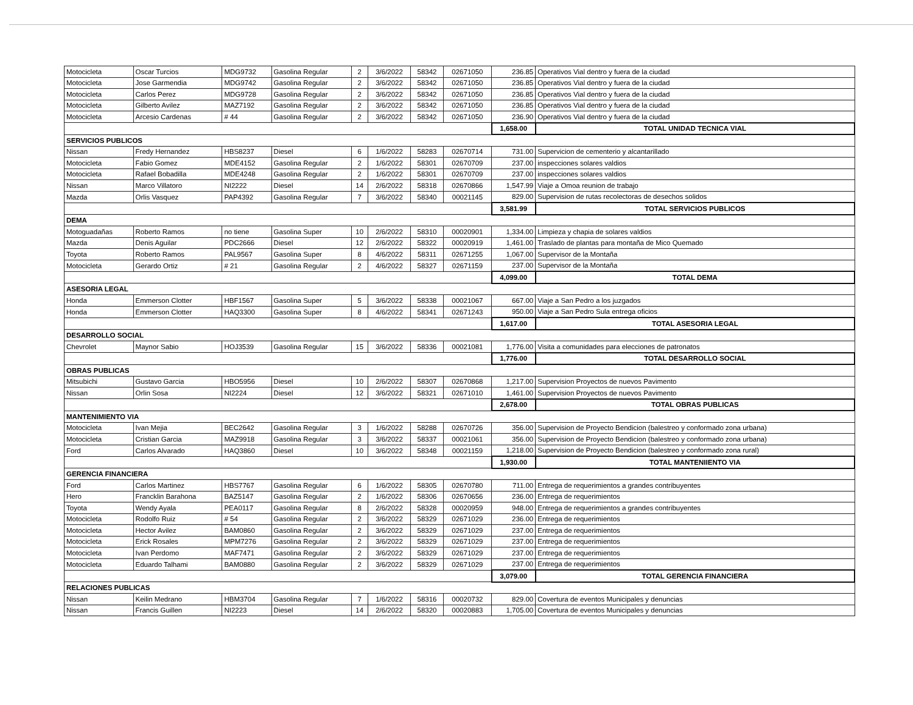| Motocicleta | Oscar Turcios | MDG9732 | Gasolina Regular | 2 | 3/6/2022 | 58342 | 02671050 | 236.85 | Operativos Vial dentro y fuera de la ciudad |
| Motocicleta | Jose Garmendia | MDG9742 | Gasolina Regular | 2 | 3/6/2022 | 58342 | 02671050 | 236.85 | Operativos Vial dentro y fuera de la ciudad |
| Motocicleta | Carlos Perez | MDG9728 | Gasolina Regular | 2 | 3/6/2022 | 58342 | 02671050 | 236.85 | Operativos Vial dentro y fuera de la ciudad |
| Motocicleta | Gilberto Avilez | MAZ7192 | Gasolina Regular | 2 | 3/6/2022 | 58342 | 02671050 | 236.85 | Operativos Vial dentro y fuera de la ciudad |
| Motocicleta | Arcesio Cardenas | # 44 | Gasolina Regular | 2 | 3/6/2022 | 58342 | 02671050 | 236.90 | Operativos Vial dentro y fuera de la ciudad |
| | | | | | | | | 1,658.00 | TOTAL UNIDAD TECNICA VIAL |
| SERVICIOS PUBLICOS | | | | | | | | | |
| Nissan | Fredy Hernandez | HBS8237 | Diesel | 6 | 1/6/2022 | 58283 | 02670714 | 731.00 | Supervicion de cementerio y alcantarillado |
| Motocicleta | Fabio Gomez | MDE4152 | Gasolina Regular | 2 | 1/6/2022 | 58301 | 02670709 | 237.00 | inspecciones solares valdios |
| Motocicleta | Rafael Bobadilla | MDE4248 | Gasolina Regular | 2 | 1/6/2022 | 58301 | 02670709 | 237.00 | inspecciones solares valdios |
| Nissan | Marco Villatoro | NI2222 | Diesel | 14 | 2/6/2022 | 58318 | 02670866 | 1,547.99 | Viaje a Omoa reunion de trabajo |
| Mazda | Orlis Vasquez | PAP4392 | Gasolina Regular | 7 | 3/6/2022 | 58340 | 00021145 | 829.00 | Supervision de rutas recolectoras de desechos solidos |
| | | | | | | | | 3,581.99 | TOTAL SERVICIOS PUBLICOS |
| DEMA | | | | | | | | | |
| Motoguadañas | Roberto Ramos | no tiene | Gasolina Super | 10 | 2/6/2022 | 58310 | 00020901 | 1,334.00 | Limpieza y chapia de solares valdios |
| Mazda | Denis Aguilar | PDC2666 | Diesel | 12 | 2/6/2022 | 58322 | 00020919 | 1,461.00 | Traslado de plantas para montaña de Mico Quemado |
| Toyota | Roberto Ramos | PAL9567 | Gasolina Super | 8 | 4/6/2022 | 58311 | 02671255 | 1,067.00 | Supervisor de la Montaña |
| Motocicleta | Gerardo Ortiz | # 21 | Gasolina Regular | 2 | 4/6/2022 | 58327 | 02671159 | 237.00 | Supervisor de la Montaña |
| | | | | | | | | 4,099.00 | TOTAL DEMA |
| ASESORIA LEGAL | | | | | | | | | |
| Honda | Emmerson Clotter | HBF1567 | Gasolina Super | 5 | 3/6/2022 | 58338 | 00021067 | 667.00 | Viaje a San Pedro a los juzgados |
| Honda | Emmerson Clotter | HAQ3300 | Gasolina Super | 8 | 4/6/2022 | 58341 | 02671243 | 950.00 | Viaje a San Pedro Sula entrega oficios |
| | | | | | | | | 1,617.00 | TOTAL ASESORIA LEGAL |
| DESARROLLO SOCIAL | | | | | | | | | |
| Chevrolet | Maynor Sabio | HOJ3539 | Gasolina Regular | 15 | 3/6/2022 | 58336 | 00021081 | 1,776.00 | Visita a comunidades para elecciones de patronatos |
| | | | | | | | | 1,776.00 | TOTAL DESARROLLO SOCIAL |
| OBRAS PUBLICAS | | | | | | | | | |
| Mitsubichi | Gustavo Garcia | HBO5956 | Diesel | 10 | 2/6/2022 | 58307 | 02670868 | 1,217.00 | Supervision Proyectos de nuevos Pavimento |
| Nissan | Orlin Sosa | NI2224 | Diesel | 12 | 3/6/2022 | 58321 | 02671010 | 1,461.00 | Supervision Proyectos de nuevos Pavimento |
| | | | | | | | | 2,678.00 | TOTAL OBRAS PUBLICAS |
| MANTENIMIENTO VIA | | | | | | | | | |
| Motocicleta | Ivan Mejia | BEC2642 | Gasolina Regular | 3 | 1/6/2022 | 58288 | 02670726 | 356.00 | Supervision de Proyecto Bendicion (balestreo y conformado zona urbana) |
| Motocicleta | Cristian Garcia | MAZ9918 | Gasolina Regular | 3 | 3/6/2022 | 58337 | 00021061 | 356.00 | Supervision de Proyecto Bendicion (balestreo y conformado zona urbana) |
| Ford | Carlos Alvarado | HAQ3860 | Diesel | 10 | 3/6/2022 | 58348 | 00021159 | 1,218.00 | Supervision de Proyecto Bendicion (balestreo y conformado zona rural) |
| | | | | | | | | 1,930.00 | TOTAL MANTENIIENTO VIA |
| GERENCIA FINANCIERA | | | | | | | | | |
| Ford | Carlos Martinez | HBS7767 | Gasolina Regular | 6 | 1/6/2022 | 58305 | 02670780 | 711.00 | Entrega de requerimientos a grandes contribuyentes |
| Hero | Francklin Barahona | BAZ5147 | Gasolina Regular | 2 | 1/6/2022 | 58306 | 02670656 | 236.00 | Entrega de requerimientos |
| Toyota | Wendy Ayala | PEA0117 | Gasolina Regular | 8 | 2/6/2022 | 58328 | 00020959 | 948.00 | Entrega de requerimientos a grandes contribuyentes |
| Motocicleta | Rodolfo Ruiz | # 54 | Gasolina Regular | 2 | 3/6/2022 | 58329 | 02671029 | 236.00 | Entrega de requerimientos |
| Motocicleta | Hector Avilez | BAM0860 | Gasolina Regular | 2 | 3/6/2022 | 58329 | 02671029 | 237.00 | Entrega de requerimientos |
| Motocicleta | Erick Rosales | MPM7276 | Gasolina Regular | 2 | 3/6/2022 | 58329 | 02671029 | 237.00 | Entrega de requerimientos |
| Motocicleta | Ivan Perdomo | MAF7471 | Gasolina Regular | 2 | 3/6/2022 | 58329 | 02671029 | 237.00 | Entrega de requerimientos |
| Motocicleta | Eduardo Talhami | BAM0880 | Gasolina Regular | 2 | 3/6/2022 | 58329 | 02671029 | 237.00 | Entrega de requerimientos |
| | | | | | | | | 3,079.00 | TOTAL GERENCIA FINANCIERA |
| RELACIONES PUBLICAS | | | | | | | | | |
| Nissan | Keilin Medrano | HBM3704 | Gasolina Regular | 7 | 1/6/2022 | 58316 | 00020732 | 829.00 | Covertura de eventos Municipales y denuncias |
| Nissan | Francis Guillen | NI2223 | Diesel | 14 | 2/6/2022 | 58320 | 00020883 | 1,705.00 | Covertura de eventos Municipales y denuncias |